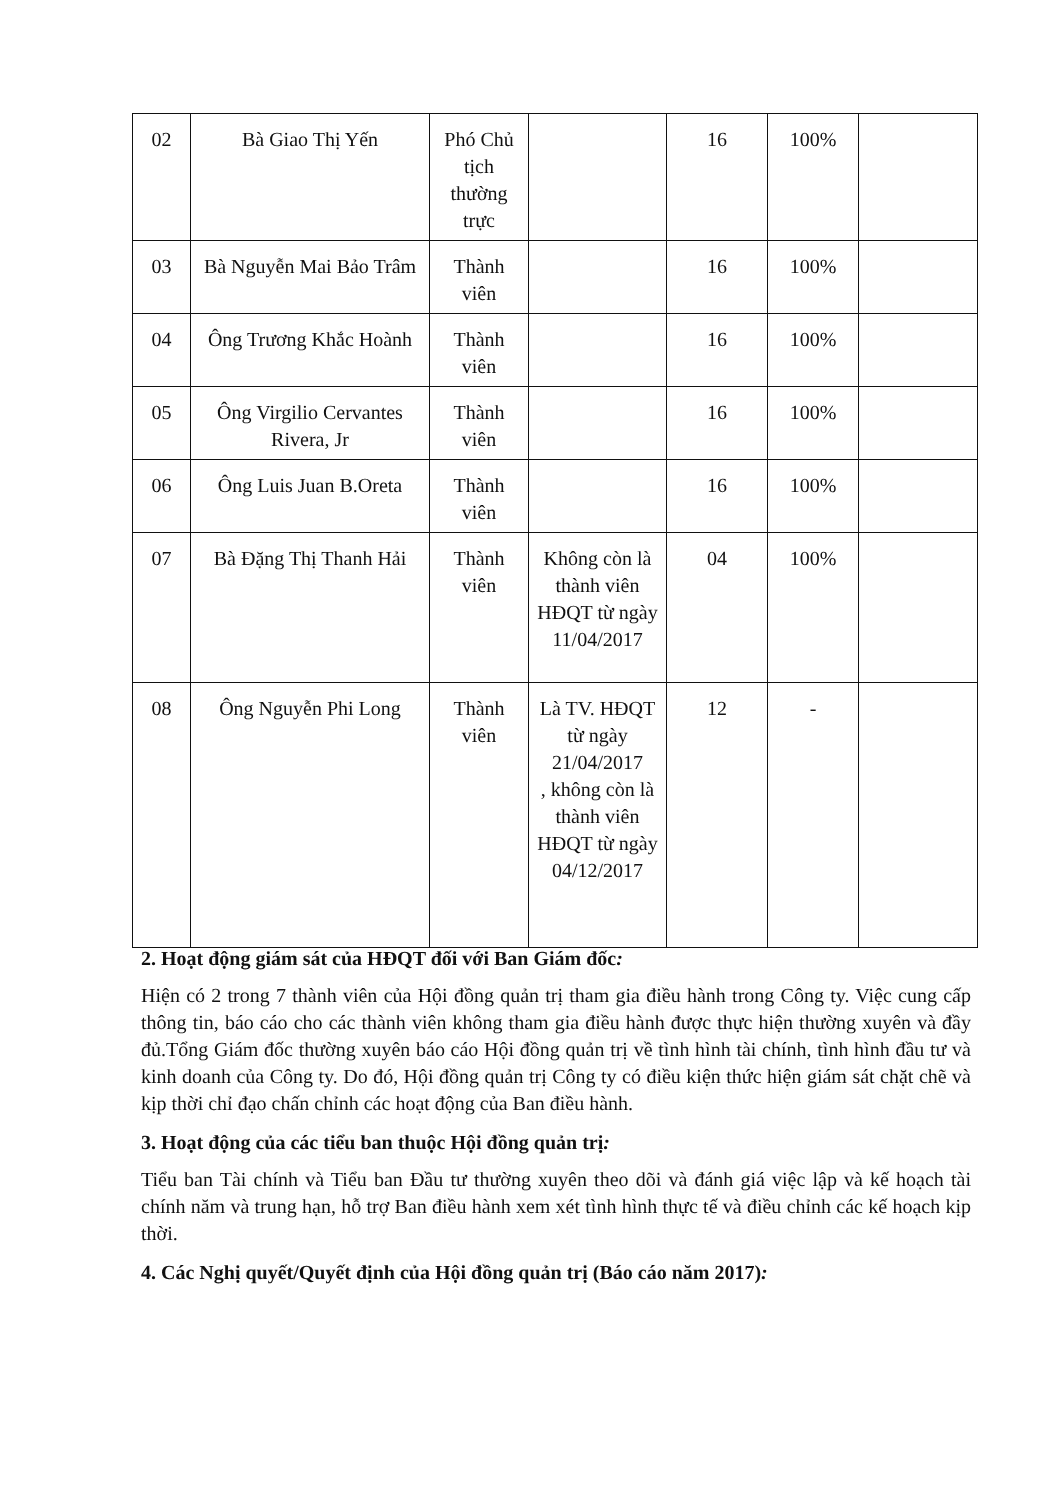| 02 | Bà Giao Thị Yến | Phó Chủ tịch thường trực | | 16 | 100% | |
| 03 | Bà Nguyễn Mai Bảo Trâm | Thành viên | | 16 | 100% | |
| 04 | Ông Trương Khắc Hoành | Thành viên | | 16 | 100% | |
| 05 | Ông Virgilio Cervantes Rivera, Jr | Thành viên | | 16 | 100% | |
| 06 | Ông Luis Juan B.Oreta | Thành viên | | 16 | 100% | |
| 07 | Bà Đặng Thị Thanh Hải | Thành viên | Không còn là thành viên HĐQT từ ngày 11/04/2017 | 04 | 100% | |
| 08 | Ông Nguyễn Phi Long | Thành viên | Là TV. HĐQT từ ngày 21/04/2017 , không còn là thành viên HĐQT từ ngày 04/12/2017 | 12 | - | |
2. Hoạt động giám sát của HĐQT đối với Ban Giám đốc:
Hiện có 2 trong 7 thành viên của Hội đồng quản trị tham gia điều hành trong Công ty. Việc cung cấp thông tin, báo cáo cho các thành viên không tham gia điều hành được thực hiện thường xuyên và đầy đủ.Tổng Giám đốc thường xuyên báo cáo Hội đồng quản trị về tình hình tài chính, tình hình đầu tư và kinh doanh của Công ty. Do đó, Hội đồng quản trị Công ty có điều kiện thức hiện giám sát chặt chẽ và kịp thời chỉ đạo chấn chỉnh các hoạt động của Ban điều hành.
3. Hoạt động của các tiểu ban thuộc Hội đồng quản trị:
Tiểu ban Tài chính và Tiểu ban Đầu tư thường xuyên theo dõi và đánh giá việc lập và kế hoạch tài chính năm và trung hạn, hỗ trợ Ban điều hành xem xét tình hình thực tế và điều chỉnh các kế hoạch kịp thời.
4. Các Nghị quyết/Quyết định của Hội đồng quản trị (Báo cáo năm 2017):